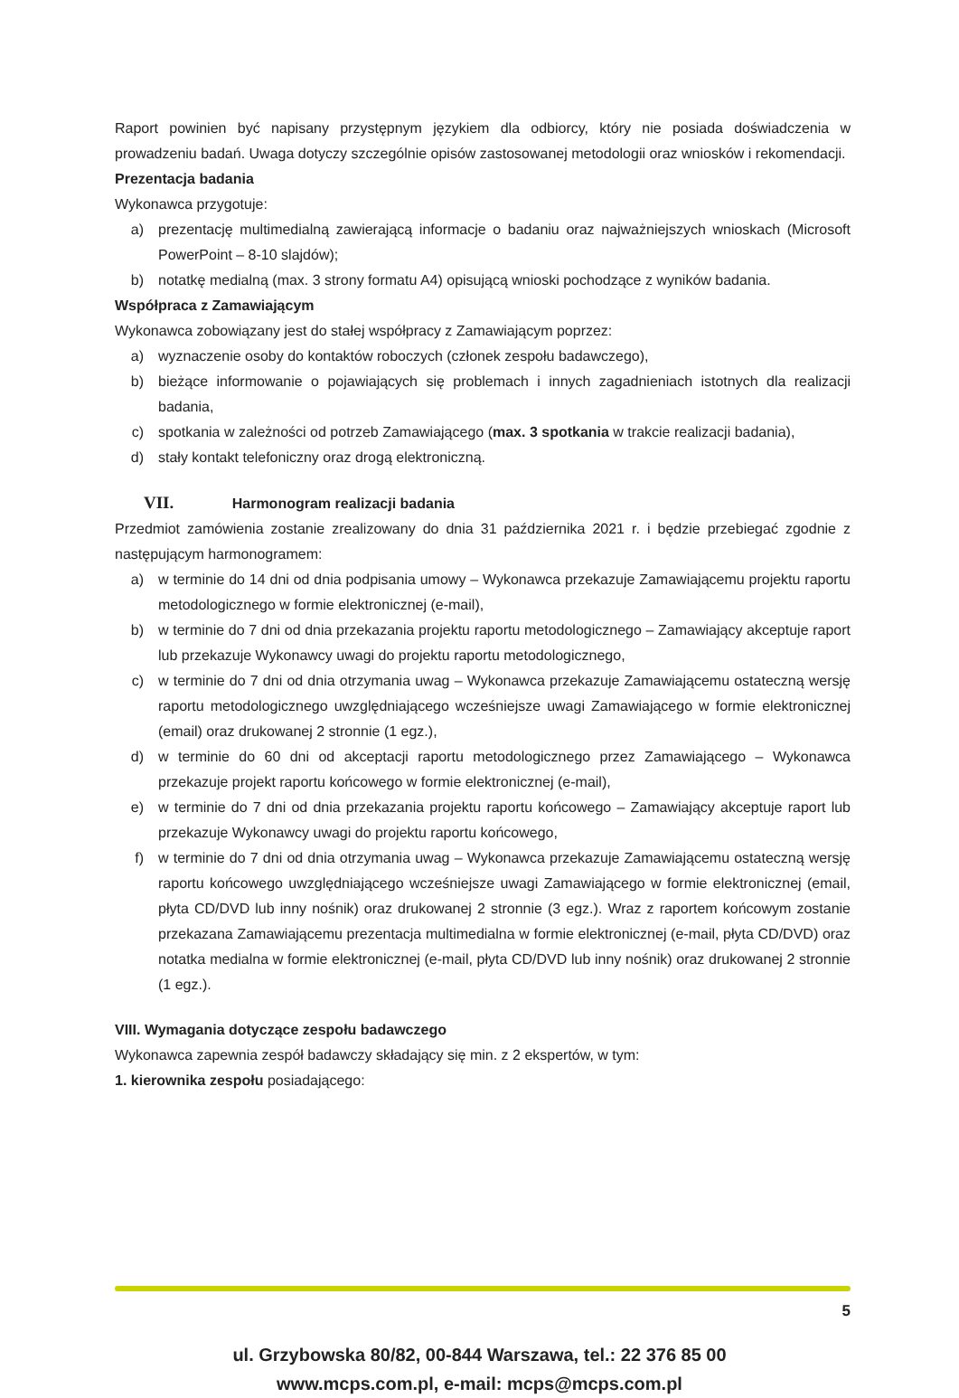Raport powinien być napisany przystępnym językiem dla odbiorcy, który nie posiada doświadczenia w prowadzeniu badań. Uwaga dotyczy szczególnie opisów zastosowanej metodologii oraz wniosków i rekomendacji.
Prezentacja badania
Wykonawca przygotuje:
a) prezentację multimedialną zawierającą informacje o badaniu oraz najważniejszych wnioskach (Microsoft PowerPoint – 8-10 slajdów);
b) notatkę medialną (max. 3 strony formatu A4) opisującą wnioski pochodzące z wyników badania.
Współpraca z Zamawiającym
Wykonawca zobowiązany jest do stałej współpracy z Zamawiającym poprzez:
a) wyznaczenie osoby do kontaktów roboczych (członek zespołu badawczego),
b) bieżące informowanie o pojawiających się problemach i innych zagadnieniach istotnych dla realizacji badania,
c) spotkania w zależności od potrzeb Zamawiającego (max. 3 spotkania w trakcie realizacji badania),
d) stały kontakt telefoniczny oraz drogą elektroniczną.
VII. Harmonogram realizacji badania
Przedmiot zamówienia zostanie zrealizowany do dnia 31 października 2021 r. i będzie przebiegać zgodnie z następującym harmonogramem:
a) w terminie do 14 dni od dnia podpisania umowy – Wykonawca przekazuje Zamawiającemu projektu raportu metodologicznego w formie elektronicznej (e-mail),
b) w terminie do 7 dni od dnia przekazania projektu raportu metodologicznego – Zamawiający akceptuje raport lub przekazuje Wykonawcy uwagi do projektu raportu metodologicznego,
c) w terminie do 7 dni od dnia otrzymania uwag – Wykonawca przekazuje Zamawiającemu ostateczną wersję raportu metodologicznego uwzględniającego wcześniejsze uwagi Zamawiającego w formie elektronicznej (email) oraz drukowanej 2 stronnie (1 egz.),
d) w terminie do 60 dni od akceptacji raportu metodologicznego przez Zamawiającego – Wykonawca przekazuje projekt raportu końcowego w formie elektronicznej (e-mail),
e) w terminie do 7 dni od dnia przekazania projektu raportu końcowego – Zamawiający akceptuje raport lub przekazuje Wykonawcy uwagi do projektu raportu końcowego,
f) w terminie do 7 dni od dnia otrzymania uwag – Wykonawca przekazuje Zamawiającemu ostateczną wersję raportu końcowego uwzględniającego wcześniejsze uwagi Zamawiającego w formie elektronicznej (email, płyta CD/DVD lub inny nośnik) oraz drukowanej 2 stronnie (3 egz.). Wraz z raportem końcowym zostanie przekazana Zamawiającemu prezentacja multimedialna w formie elektronicznej (e-mail, płyta CD/DVD) oraz notatka medialna w formie elektronicznej (e-mail, płyta CD/DVD lub inny nośnik) oraz drukowanej 2 stronnie (1 egz.).
VIII. Wymagania dotyczące zespołu badawczego
Wykonawca zapewnia zespół badawczy składający się min. z 2 ekspertów, w tym:
1. kierownika zespołu posiadającego:
5
ul. Grzybowska 80/82, 00-844 Warszawa, tel.: 22 376 85 00
www.mcps.com.pl, e-mail: mcps@mcps.com.pl